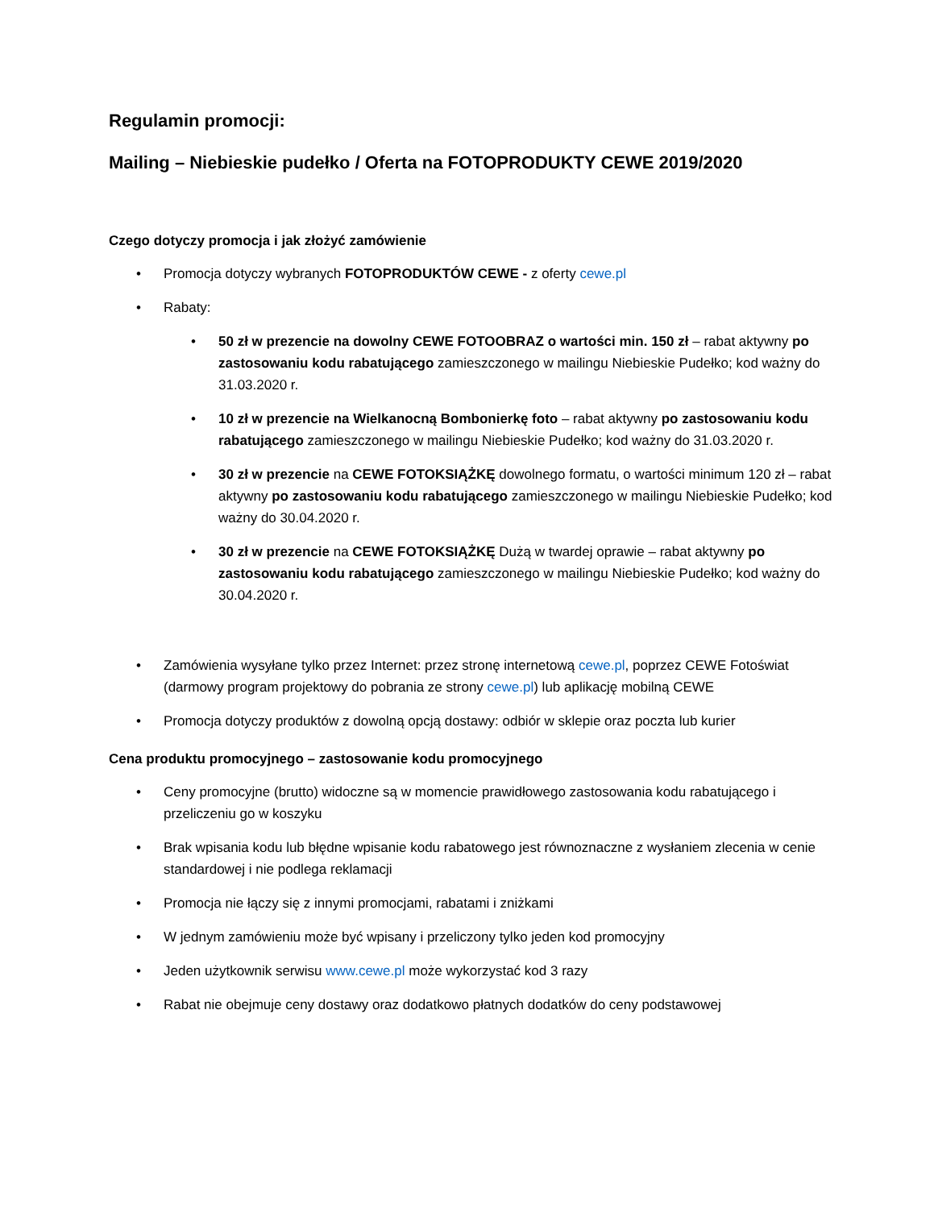Regulamin promocji:
Mailing – Niebieskie pudełko / Oferta na FOTOPRODUKTY CEWE 2019/2020
Czego dotyczy promocja i jak złożyć zamówienie
• Promocja dotyczy wybranych FOTOPRODUKTÓW CEWE - z oferty cewe.pl
• Rabaty:
• 50 zł w prezencie na dowolny CEWE FOTOOBRAZ o wartości min. 150 zł – rabat aktywny po zastosowaniu kodu rabatującego zamieszczonego w mailingu Niebieskie Pudełko; kod ważny do 31.03.2020 r.
• 10 zł w prezencie na Wielkanocną Bombonierkę foto – rabat aktywny po zastosowaniu kodu rabatującego zamieszczonego w mailingu Niebieskie Pudełko; kod ważny do 31.03.2020 r.
• 30 zł w prezencie na CEWE FOTOKSIĄŻKĘ dowolnego formatu, o wartości minimum 120 zł – rabat aktywny po zastosowaniu kodu rabatującego zamieszczonego w mailingu Niebieskie Pudełko; kod ważny do 30.04.2020 r.
• 30 zł w prezencie na CEWE FOTOKSIĄŻKĘ Dużą w twardej oprawie – rabat aktywny po zastosowaniu kodu rabatującego zamieszczonego w mailingu Niebieskie Pudełko; kod ważny do 30.04.2020 r.
• Zamówienia wysyłane tylko przez Internet: przez stronę internetową cewe.pl, poprzez CEWE Fotoświat (darmowy program projektowy do pobrania ze strony cewe.pl) lub aplikację mobilną CEWE
• Promocja dotyczy produktów z dowolną opcją dostawy: odbiór w sklepie oraz poczta lub kurier
Cena produktu promocyjnego – zastosowanie kodu promocyjnego
• Ceny promocyjne (brutto) widoczne są w momencie prawidłowego zastosowania kodu rabatującego i przeliczeniu go w koszyku
• Brak wpisania kodu lub błędne wpisanie kodu rabatowego jest równoznaczne z wysłaniem zlecenia w cenie standardowej i nie podlega reklamacji
• Promocja nie łączy się z innymi promocjami, rabatami i zniżkami
• W jednym zamówieniu może być wpisany i przeliczony tylko jeden kod promocyjny
• Jeden użytkownik serwisu www.cewe.pl może wykorzystać kod 3 razy
• Rabat nie obejmuje ceny dostawy oraz dodatkowo płatnych dodatków do ceny podstawowej